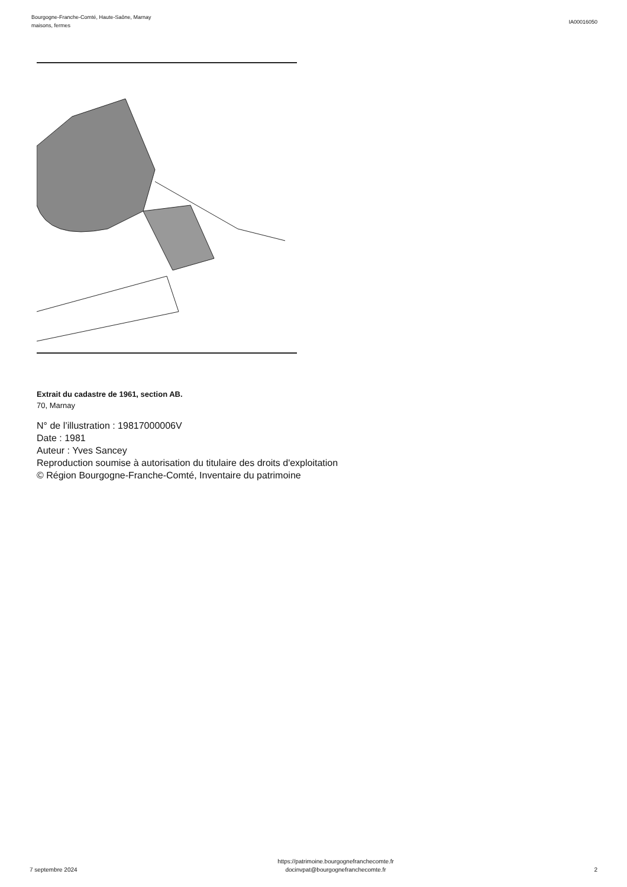Bourgogne-Franche-Comté, Haute-Saône, Marnay
maisons, fermes
IA00016050
Extrait du cadastre de 1961, section AB.
70, Marnay
N° de l’illustration : 19817000006V
Date : 1981
Auteur : Yves Sancey
Reproduction soumise à autorisation du titulaire des droits d'exploitation
© Région Bourgogne-Franche-Comté, Inventaire du patrimoine
7 septembre 2024
https://patrimoine.bourgognefranchecomte.fr
docinvpat@bourgognefranchecomte.fr
2